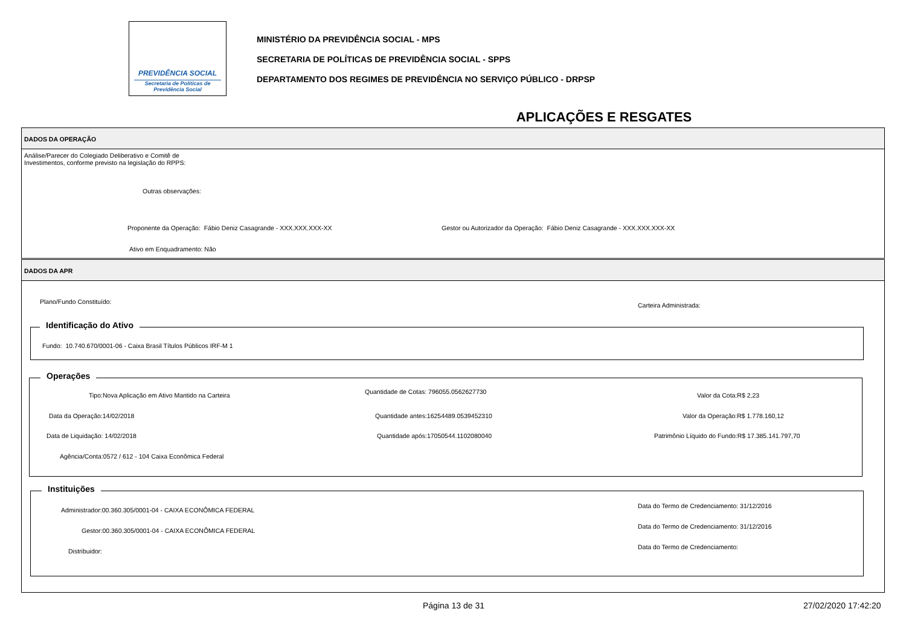PREVIDÊNCIA SOCIAL
Secretaria de Políticas de
Previdência Social
MINISTÉRIO DA PREVIDÊNCIA SOCIAL - MPS
SECRETARIA DE POLÍTICAS DE PREVIDÊNCIA SOCIAL - SPPS
DEPARTAMENTO DOS REGIMES DE PREVIDÊNCIA NO SERVIÇO PÚBLICO - DRPSP
APLICAÇÕES E RESGATES
DADOS DA OPERAÇÃO
Análise/Parecer do Colegiado Deliberativo e Comitê de
Investimentos, conforme previsto na legislação do RPPS:
Outras observações:
Proponente da Operação: Fábio Deniz Casagrande - XXX.XXX.XXX-XX Gestor ou Autorizador da Operação: Fábio Deniz Casagrande - XXX.XXX.XXX-XX
Ativo em Enquadramento: Não
DADOS DA APR
Plano/Fundo Constituído: Carteira Administrada:
Identificação do Ativo
Fundo: 10.740.670/0001-06 - Caixa Brasil Títulos Públicos IRF-M 1
Operações
Tipo:Nova Aplicação em Ativo Mantido na Carteira Quantidade de Cotas: 796055.0562627730 Valor da Cota:R$ 2,23
Data da Operação:14/02/2018 Quantidade antes:16254489.0539452310 Valor da Operação:R$ 1.778.160,12
Data de Liquidação: 14/02/2018 Quantidade após:17050544.1102080040 Patrimônio Líquido do Fundo:R$ 17.385.141.797,70
Agência/Conta:0572 / 612 - 104 Caixa Econômica Federal
Instituições
Administrador:00.360.305/0001-04 - CAIXA ECONÔMICA FEDERAL
Data do Termo de Credenciamento: 31/12/2016
Gestor:00.360.305/0001-04 - CAIXA ECONÔMICA FEDERAL
Data do Termo de Credenciamento: 31/12/2016
Distribuidor:
Data do Termo de Credenciamento:
Página 13 de 31 27/02/2020 17:42:20